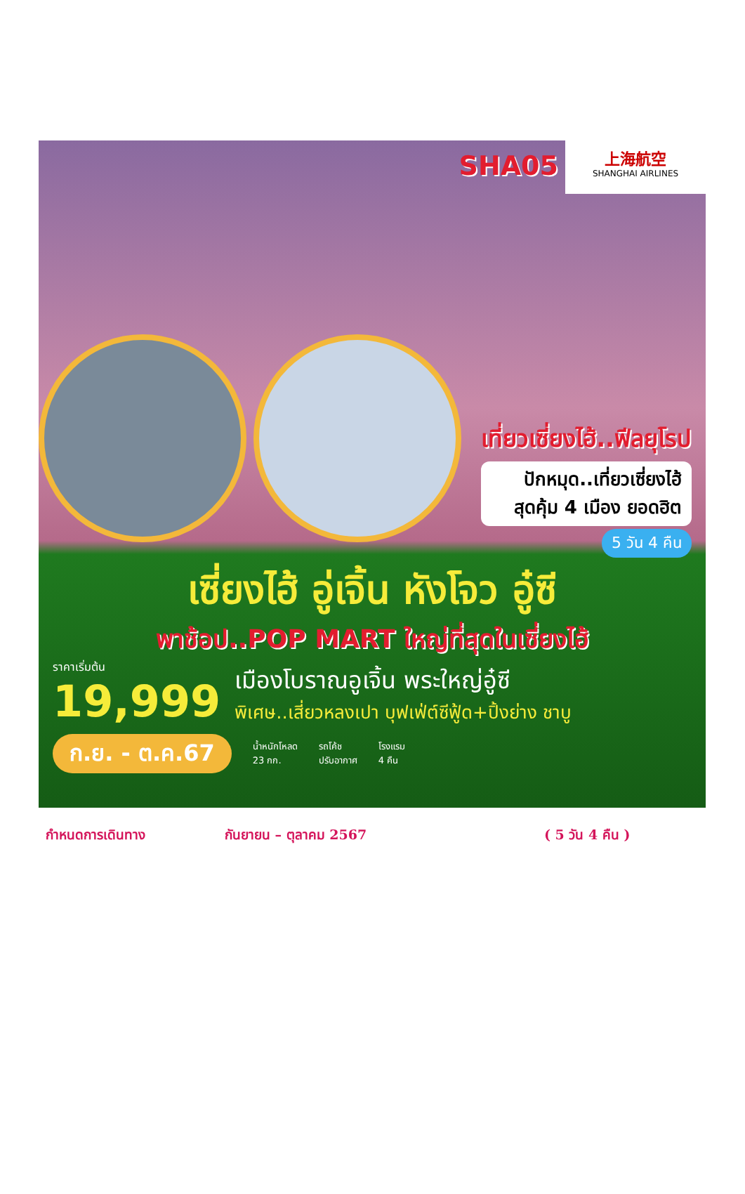SHA05
上海航空
SHANGHAI AIRLINES
เที่ยวเซี่ยงไฮ้..ฟีลยุโรป
ปักหมุด..เที่ยวเซี่ยงไฮ้
สุดคุ้ม 4 เมือง ยอดฮิต
5 วัน 4 คืน
เซี่ยงไฮ้ อู่เจิ้น หังโจว อู๋ซี
พาช้อป..POP MART ใหญ่ที่สุดในเซี่ยงไฮ้
ราคาเริ่มต้น
19,999
เมืองโบราณอูเจิ้น พระใหญ่อู๋ซี
พิเศษ..เสี่ยวหลงเปา บุฟเฟ่ต์ซีฟู้ด+ปิ้งย่าง ชาบู
ก.ย. - ต.ค.67
น้ำหนักโหลด
23 กก.
รถโค้ช
ปรับอากาศ
โรงแรม
4 คืน
กำหนดการเดินทาง กันยายน – ตุลาคม 2567 ( 5 วัน 4 คืน )